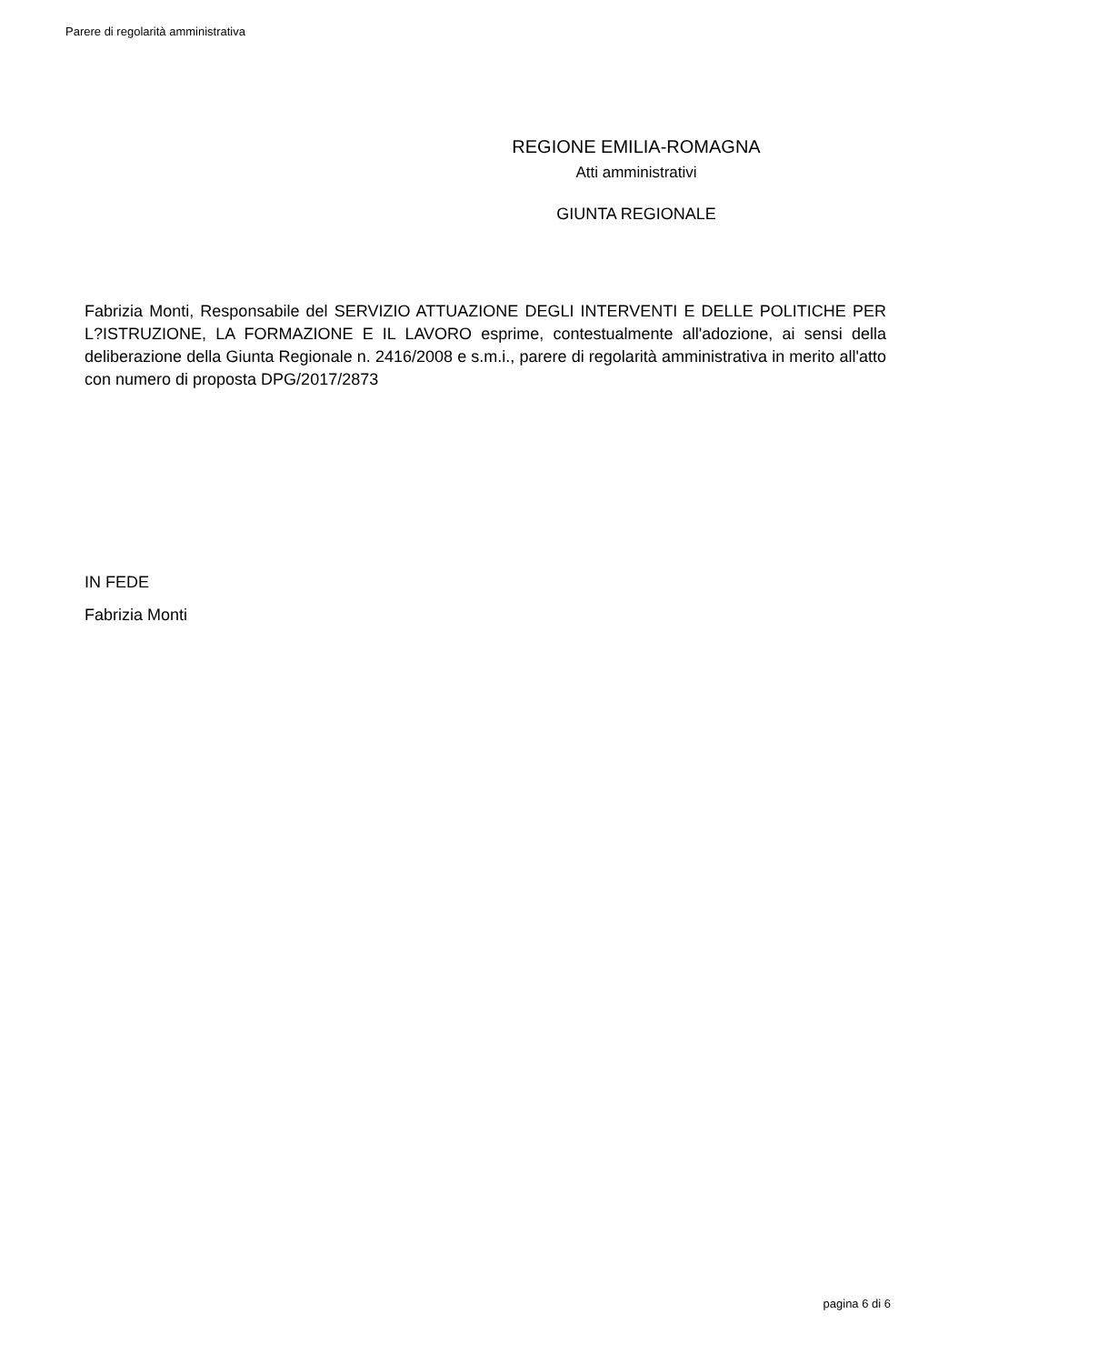Parere di regolarità amministrativa
REGIONE EMILIA-ROMAGNA
Atti amministrativi
GIUNTA REGIONALE
Fabrizia Monti, Responsabile del SERVIZIO ATTUAZIONE DEGLI INTERVENTI E DELLE POLITICHE PER L?ISTRUZIONE, LA FORMAZIONE E IL LAVORO esprime, contestualmente all'adozione, ai sensi della deliberazione della Giunta Regionale n. 2416/2008 e s.m.i., parere di regolarità amministrativa in merito all'atto con numero di proposta DPG/2017/2873
IN FEDE
Fabrizia Monti
pagina 6 di 6